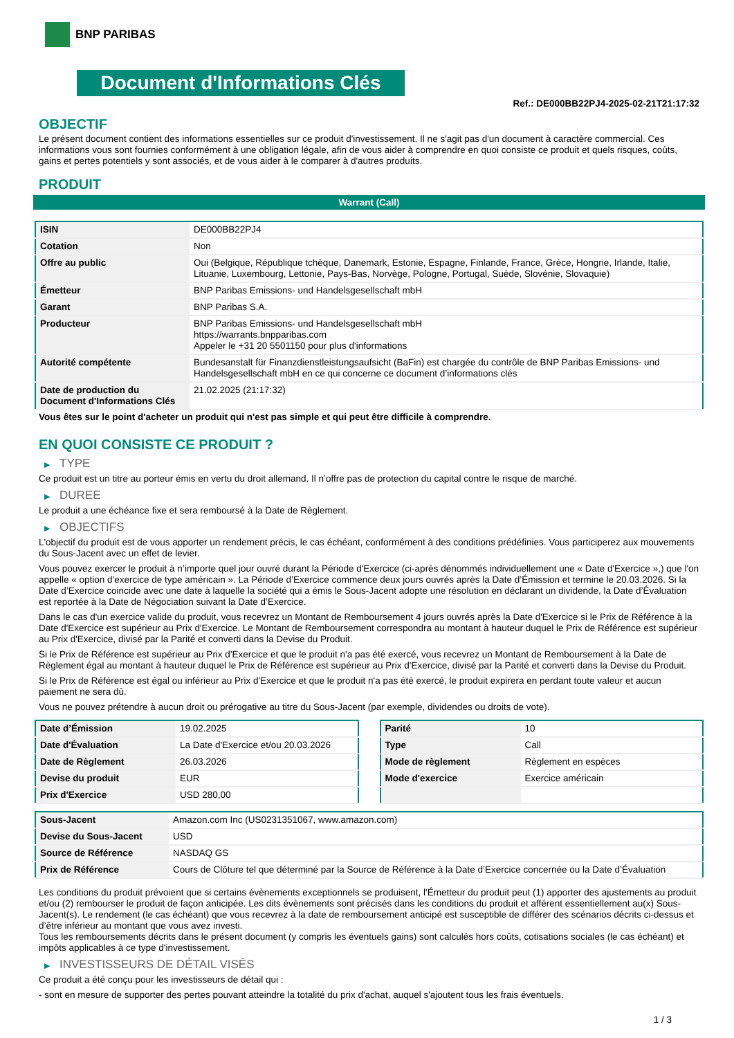BNP PARIBAS
Document d'Informations Clés
Ref.: DE000BB22PJ4-2025-02-21T21:17:32
OBJECTIF
Le présent document contient des informations essentielles sur ce produit d'investissement. Il ne s'agit pas d'un document à caractère commercial. Ces informations vous sont fournies conformément à une obligation légale, afin de vous aider à comprendre en quoi consiste ce produit et quels risques, coûts, gains et pertes potentiels y sont associés, et de vous aider à le comparer à d'autres produits.
PRODUIT
Warrant (Call)
| ISIN | DE000BB22PJ4 |
| Cotation | Non |
| Offre au public | Oui (Belgique, République tchèque, Danemark, Estonie, Espagne, Finlande, France, Grèce, Hongrie, Irlande, Italie, Lituanie, Luxembourg, Lettonie, Pays-Bas, Norvège, Pologne, Portugal, Suède, Slovénie, Slovaquie) |
| Émetteur | BNP Paribas Emissions- und Handelsgesellschaft mbH |
| Garant | BNP Paribas S.A. |
| Producteur | BNP Paribas Emissions- und Handelsgesellschaft mbH https://warrants.bnpparibas.com Appeler le +31 20 5501150 pour plus d'informations |
| Autorité compétente | Bundesanstalt für Finanzdienstleistungsaufsicht (BaFin) est chargée du contrôle de BNP Paribas Emissions- und Handelsgesellschaft mbH en ce qui concerne ce document d’informations clés |
| Date de production du Document d'Informations Clés | 21.02.2025 (21:17:32) |
Vous êtes sur le point d'acheter un produit qui n'est pas simple et qui peut être difficile à comprendre.
EN QUOI CONSISTE CE PRODUIT ?
▶ TYPE
Ce produit est un titre au porteur émis en vertu du droit allemand. Il n’offre pas de protection du capital contre le risque de marché.
▶ DUREE
Le produit a une échéance fixe et sera remboursé à la Date de Règlement.
▶ OBJECTIFS
L'objectif du produit est de vous apporter un rendement précis, le cas échéant, conformément à des conditions prédéfinies. Vous participerez aux mouvements du Sous-Jacent avec un effet de levier.
Vous pouvez exercer le produit à n’importe quel jour ouvré durant la Période d'Exercice (ci-après dénommés individuellement une « Date d'Exercice »,) que l'on appelle « option d'exercice de type américain ». La Période d’Exercice commence deux jours ouvrés après la Date d’Émission et termine le 20.03.2026. Si la Date d’Exercice coincide avec une date à laquelle la société qui a émis le Sous-Jacent adopte une résolution en déclarant un dividende, la Date d’Évaluation est reportée à la Date de Négociation suivant la Date d’Exercice.
Dans le cas d'un exercice valide du produit, vous recevrez un Montant de Remboursement 4 jours ouvrés après la Date d'Exercice si le Prix de Référence à la Date d'Exercice est supérieur au Prix d'Exercice. Le Montant de Remboursement correspondra au montant à hauteur duquel le Prix de Référence est supérieur au Prix d'Exercice, divisé par la Parité et converti dans la Devise du Produit.
Si le Prix de Référence est supérieur au Prix d'Exercice et que le produit n'a pas été exercé, vous recevrez un Montant de Remboursement à la Date de Règlement égal au montant à hauteur duquel le Prix de Référence est supérieur au Prix d'Exercice, divisé par la Parité et converti dans la Devise du Produit.
Si le Prix de Référence est égal ou inférieur au Prix d'Exercice et que le produit n'a pas été exercé, le produit expirera en perdant toute valeur et aucun paiement ne sera dû.
Vous ne pouvez prétendre à aucun droit ou prérogative au titre du Sous-Jacent (par exemple, dividendes ou droits de vote).
| Date d’Émission | 19.02.2025 |
| Date d'Évaluation | La Date d'Exercice et/ou 20.03.2026 |
| Date de Règlement | 26.03.2026 |
| Devise du produit | EUR |
| Prix d'Exercice | USD 280,00 |
| Parité | 10 |
| Type | Call |
| Mode de règlement | Règlement en espèces |
| Mode d'exercice | Exercice américain |
| Sous-Jacent | Amazon.com Inc (US0231351067, www.amazon.com) |
| Devise du Sous-Jacent | USD |
| Source de Référence | NASDAQ GS |
| Prix de Référence | Cours de Clôture tel que déterminé par la Source de Référence à la Date d’Exercice concernée ou la Date d’Évaluation |
Les conditions du produit prévoient que si certains évènements exceptionnels se produisent, l'Émetteur du produit peut (1) apporter des ajustements au produit et/ou (2) rembourser le produit de façon anticipée. Les dits évènements sont précisés dans les conditions du produit et afférent essentiellement au(x) Sous-Jacent(s). Le rendement (le cas échéant) que vous recevrez à la date de remboursement anticipé est susceptible de différer des scénarios décrits ci-dessus et d’être inférieur au montant que vous avez investi.
Tous les remboursements décrits dans le présent document (y compris les éventuels gains) sont calculés hors coûts, cotisations sociales (le cas échéant) et impôts applicables à ce type d'investissement.
▶ INVESTISSEURS DE DÉTAIL VISÉS
Ce produit a été conçu pour les investisseurs de détail qui :
- sont en mesure de supporter des pertes pouvant atteindre la totalité du prix d'achat, auquel s'ajoutent tous les frais éventuels.
1 / 3